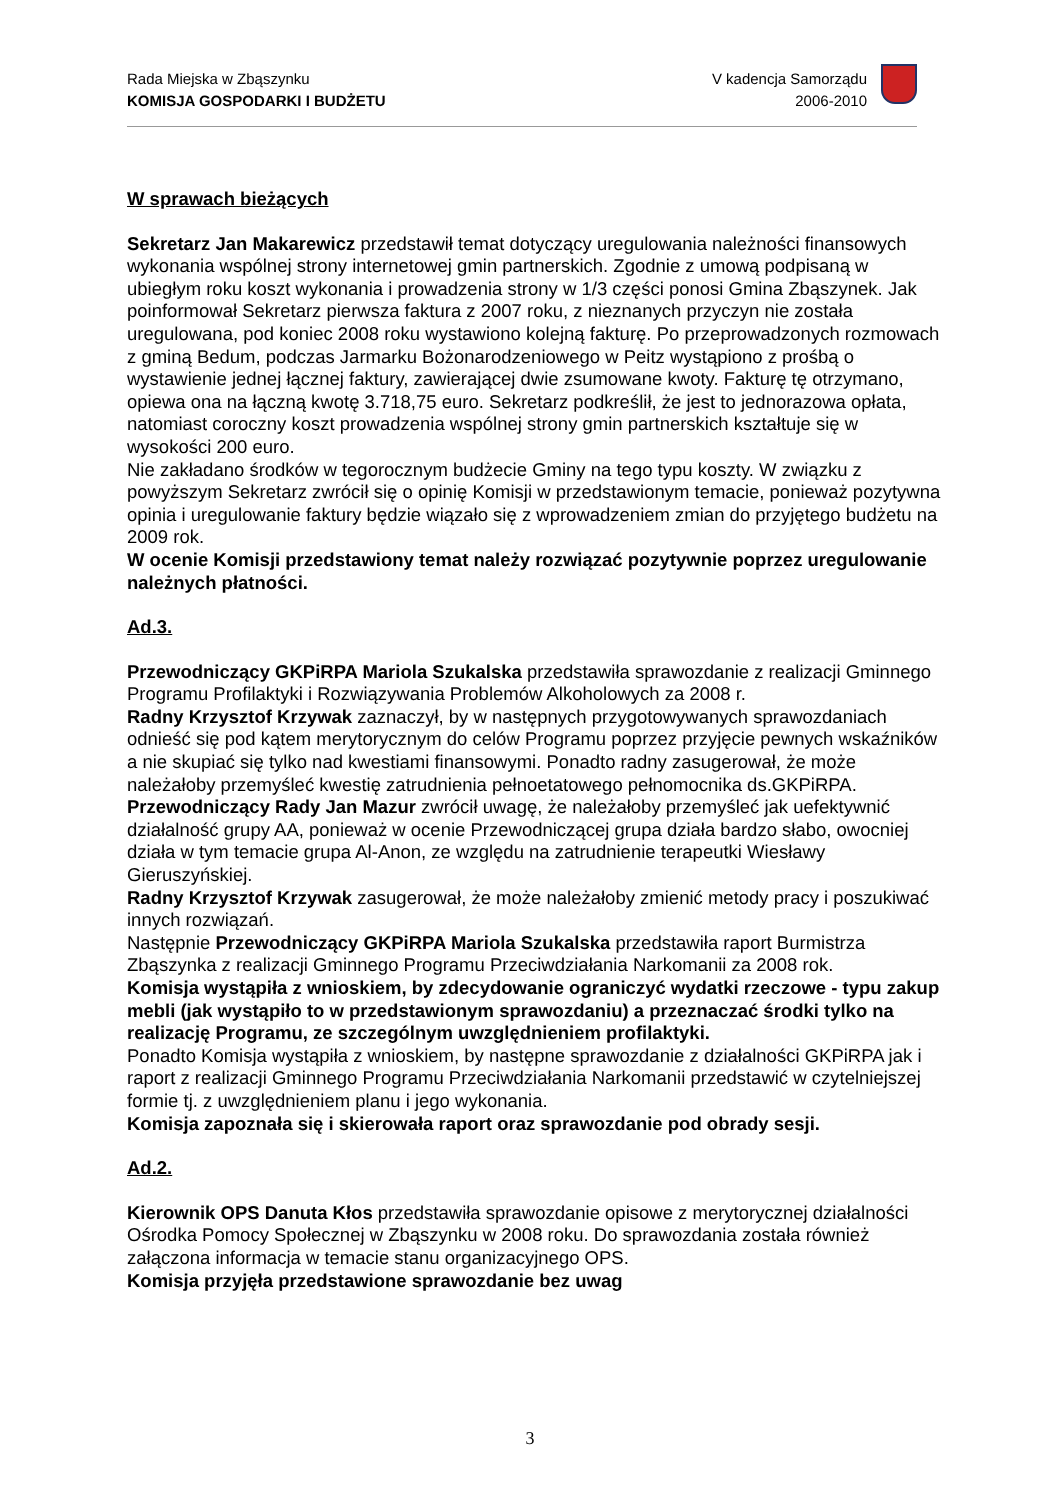Rada Miejska w Zbąszynku
KOMISJA GOSPODARKI I BUDŻETU
V kadencja Samorządu
2006-2010
W sprawach bieżących
Sekretarz Jan Makarewicz przedstawił temat dotyczący uregulowania należności finansowych wykonania wspólnej strony internetowej gmin partnerskich. Zgodnie z umową podpisaną w ubiegłym roku koszt wykonania i prowadzenia strony w 1/3 części ponosi Gmina Zbąszynek. Jak poinformował Sekretarz pierwsza faktura z 2007 roku, z nieznanych przyczyn nie została uregulowana, pod koniec 2008 roku wystawiono kolejną fakturę. Po przeprowadzonych rozmowach z gminą Bedum, podczas Jarmarku Bożonarodzeniowego w Peitz wystąpiono z prośbą o wystawienie jednej łącznej faktury, zawierającej dwie zsumowane kwoty. Fakturę tę otrzymano, opiewa ona na łączną kwotę 3.718,75 euro. Sekretarz podkreślił, że jest to jednorazowa opłata, natomiast coroczny koszt prowadzenia wspólnej strony gmin partnerskich kształtuje się w wysokości 200 euro.
Nie zakładano środków w tegorocznym budżecie Gminy na tego typu koszty. W związku z powyższym Sekretarz zwrócił się o opinię Komisji w przedstawionym temacie, ponieważ pozytywna opinia i uregulowanie faktury będzie wiązało się z wprowadzeniem zmian do przyjętego budżetu na 2009 rok.
W ocenie Komisji przedstawiony temat należy rozwiązać pozytywnie poprzez uregulowanie należnych płatności.
Ad.3.
Przewodniczący GKPiRPA Mariola Szukalska przedstawiła sprawozdanie z realizacji Gminnego Programu Profilaktyki i Rozwiązywania Problemów Alkoholowych za 2008 r.
Radny Krzysztof Krzywak zaznaczył, by w następnych przygotowywanych sprawozdaniach odnieść się pod kątem merytorycznym do celów Programu poprzez przyjęcie pewnych wskaźników a nie skupiać się tylko nad kwestiami finansowymi. Ponadto radny zasugerował, że może należałoby przemyśleć kwestię zatrudnienia pełnoetatowego pełnomocnika ds.GKPiRPA.
Przewodniczący Rady Jan Mazur zwrócił uwagę, że należałoby przemyśleć jak uefektywnić działalność grupy AA, ponieważ w ocenie Przewodniczącej grupa działa bardzo słabo, owocniej działa w tym temacie grupa Al-Anon, ze względu na zatrudnienie terapeutki Wiesławy Gieruszyńskiej.
Radny Krzysztof Krzywak zasugerował, że może należałoby zmienić metody pracy i poszukiwać innych rozwiązań.
Następnie Przewodniczący GKPiRPA Mariola Szukalska przedstawiła raport Burmistrza Zbąszynka z realizacji Gminnego Programu Przeciwdziałania Narkomanii za 2008 rok.
Komisja wystąpiła z wnioskiem, by zdecydowanie ograniczyć wydatki rzeczowe - typu zakup mebli (jak wystąpiło to w przedstawionym sprawozdaniu) a przeznaczać środki tylko na realizację Programu, ze szczególnym uwzględnieniem profilaktyki.
Ponadto Komisja wystąpiła z wnioskiem, by następne sprawozdanie z działalności GKPiRPA jak i raport z realizacji Gminnego Programu Przeciwdziałania Narkomanii przedstawić w czytelniejszej formie tj. z uwzględnieniem planu i jego wykonania.
Komisja zapoznała się i skierowała raport oraz sprawozdanie pod obrady sesji.
Ad.2.
Kierownik OPS Danuta Kłos przedstawiła sprawozdanie opisowe z merytorycznej działalności Ośrodka Pomocy Społecznej w Zbąszynku w 2008 roku. Do sprawozdania została również załączona informacja w temacie stanu organizacyjnego OPS.
Komisja przyjęła przedstawione sprawozdanie bez uwag
3